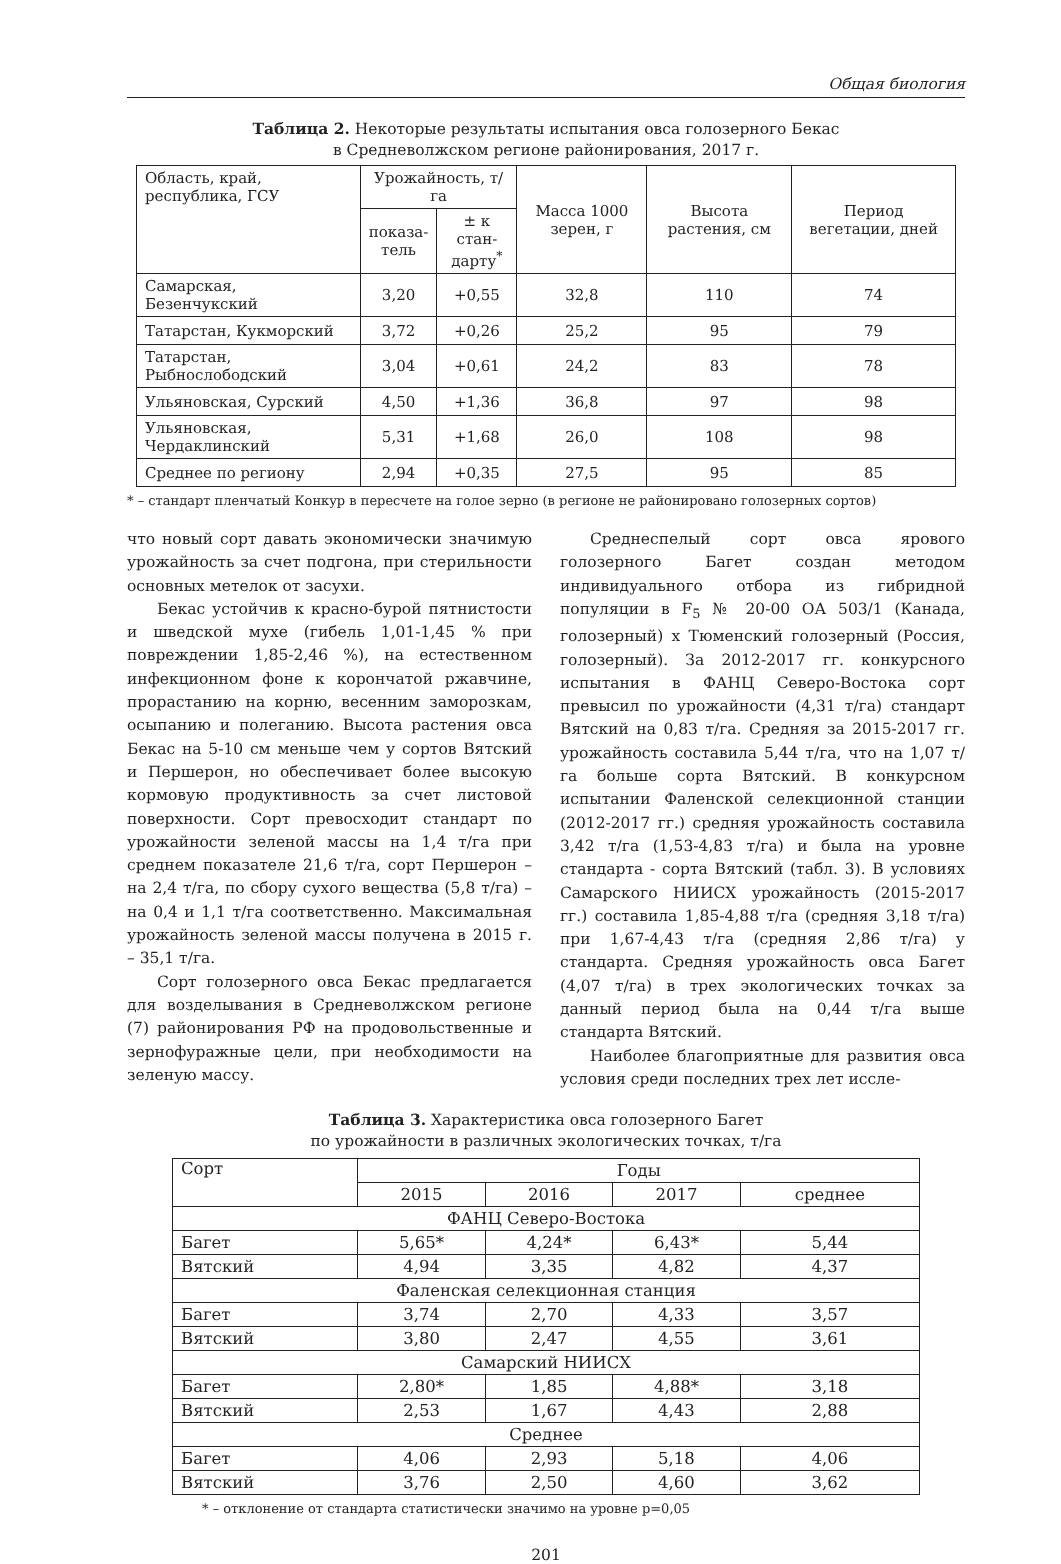Общая биология
Таблица 2. Некоторые результаты испытания овса голозерного Бекас
в Средневолжском регионе районирования, 2017 г.
| Область, край, республика, ГСУ | Урожайность, т/га | | Масса 1000 зерен, г | Высота растения, см | Период вегетации, дней |
| --- | --- | --- | --- | --- | --- |
| | показа- тель | ± к стан- дарту<sup>*</sup> | | | |
| Самарская, Безенчукский | 3,20 | +0,55 | 32,8 | 110 | 74 |
| Татарстан, Кукморский | 3,72 | +0,26 | 25,2 | 95 | 79 |
| Татарстан, Рыбнослободский | 3,04 | +0,61 | 24,2 | 83 | 78 |
| Ульяновская, Сурский | 4,50 | +1,36 | 36,8 | 97 | 98 |
| Ульяновская, Чердаклинский | 5,31 | +1,68 | 26,0 | 108 | 98 |
| Среднее по региону | 2,94 | +0,35 | 27,5 | 95 | 85 |
* – стандарт пленчатый Конкур в пересчете на голое зерно (в регионе не районировано голозерных сортов)
что новый сорт давать экономически значимую урожайность за счет подгона, при стерильности основных метелок от засухи.
Бекас устойчив к красно-бурой пятнистости и шведской мухе (гибель 1,01-1,45 % при повреждении 1,85-2,46 %), на естественном инфекционном фоне к корончатой ржавчине, прорастанию на корню, весенним заморозкам, осыпанию и полеганию. Высота растения овса Бекас на 5-10 см меньше чем у сортов Вятский и Першерон, но обеспечивает более высокую кормовую продуктивность за счет листовой поверхности. Сорт превосходит стандарт по урожайности зеленой массы на 1,4 т/га при среднем показателе 21,6 т/га, сорт Першерон – на 2,4 т/га, по сбору сухого вещества (5,8 т/га) – на 0,4 и 1,1 т/га соответственно. Максимальная урожайность зеленой массы получена в 2015 г. – 35,1 т/га.
Сорт голозерного овса Бекас предлагается для возделывания в Средневолжском регионе (7) районирования РФ на продовольственные и зернофуражные цели, при необходимости на зеленую массу.
Среднеспелый сорт овса ярового голозерного Багет создан методом индивидуального отбора из гибридной популяции в F<sub>5</sub> № 20-00 ОА 503/1 (Канада, голозерный) х Тюменский голозерный (Россия, голозерный). За 2012-2017 гг. конкурсного испытания в ФАНЦ Северо-Востока сорт превысил по урожайности (4,31 т/га) стандарт Вятский на 0,83 т/га. Средняя за 2015-2017 гг. урожайность составила 5,44 т/га, что на 1,07 т/га больше сорта Вятский. В конкурсном испытании Фаленской селекционной станции (2012-2017 гг.) средняя урожайность составила 3,42 т/га (1,53-4,83 т/га) и была на уровне стандарта - сорта Вятский (табл. 3). В условиях Самарского НИИСХ урожайность (2015-2017 гг.) составила 1,85-4,88 т/га (средняя 3,18 т/га) при 1,67-4,43 т/га (средняя 2,86 т/га) у стандарта. Средняя урожайность овса Багет (4,07 т/га) в трех экологических точках за данный период была на 0,44 т/га выше стандарта Вятский.
Наиболее благоприятные для развития овса условия среди последних трех лет иссле-
Таблица 3. Характеристика овса голозерного Багет
по урожайности в различных экологических точках, т/га
| Сорт | Годы | | | |
| --- | --- | --- | --- | --- |
| | 2015 | 2016 | 2017 | среднее |
| ФАНЦ Северо-Востока | | | | |
| Багет | 5,65* | 4,24* | 6,43* | 5,44 |
| Вятский | 4,94 | 3,35 | 4,82 | 4,37 |
| Фаленская селекционная станция | | | | |
| Багет | 3,74 | 2,70 | 4,33 | 3,57 |
| Вятский | 3,80 | 2,47 | 4,55 | 3,61 |
| Самарский НИИСХ | | | | |
| Багет | 2,80* | 1,85 | 4,88* | 3,18 |
| Вятский | 2,53 | 1,67 | 4,43 | 2,88 |
| Среднее | | | | |
| Багет | 4,06 | 2,93 | 5,18 | 4,06 |
| Вятский | 3,76 | 2,50 | 4,60 | 3,62 |
* – отклонение от стандарта статистически значимо на уровне p=0,05
201